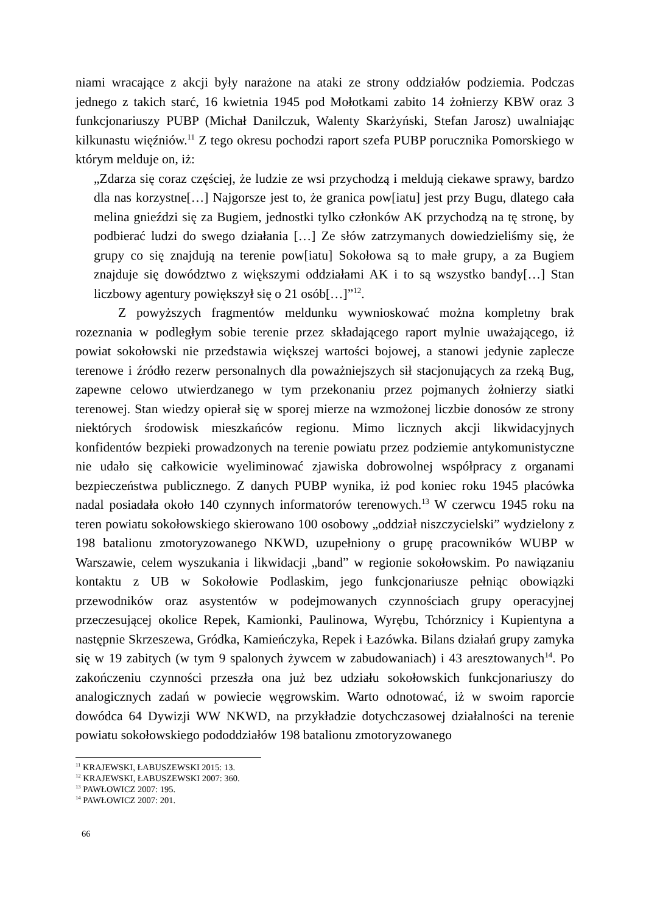niami wracające z akcji były narażone na ataki ze strony oddziałów podziemia. Podczas jednego z takich starć, 16 kwietnia 1945 pod Mołotkami zabito 14 żołnierzy KBW oraz 3 funkcjonariuszy PUBP (Michał Danilczuk, Walenty Skarżyński, Stefan Jarosz) uwalniając kilkunastu więźniów.<sup>11</sup> Z tego okresu pochodzi raport szefa PUBP porucznika Pomorskiego w którym melduje on, iż:
„Zdarza się coraz częściej, że ludzie ze wsi przychodzą i meldują ciekawe sprawy, bardzo dla nas korzystne[…] Najgorsze jest to, że granica pow[iatu] jest przy Bugu, dlatego cała melina gnieździ się za Bugiem, jednostki tylko członków AK przychodzą na tę stronę, by podbierać ludzi do swego działania […] Ze słów zatrzymanych dowiedzieliśmy się, że grupy co się znajdują na terenie pow[iatu] Sokołowa są to małe grupy, a za Bugiem znajduje się dowództwo z większymi oddziałami AK i to są wszystko bandy[…] Stan liczbowy agentury powiększył się o 21 osób[…]”<sup>12</sup>.
Z powyższych fragmentów meldunku wywnioskować można kompletny brak rozeznania w podległym sobie terenie przez składającego raport mylnie uważającego, iż powiat sokołowski nie przedstawia większej wartości bojowej, a stanowi jedynie zaplecze terenowe i źródło rezerw personalnych dla poważniejszych sił stacjonujących za rzeką Bug, zapewne celowo utwierdzanego w tym przekonaniu przez pojmanych żołnierzy siatki terenowej. Stan wiedzy opierał się w sporej mierze na wzmożonej liczbie donosów ze strony niektórych środowisk mieszkańców regionu. Mimo licznych akcji likwidacyjnych konfidentów bezpieki prowadzonych na terenie powiatu przez podziemie antykomunistyczne nie udało się całkowicie wyeliminować zjawiska dobrowolnej współpracy z organami bezpieczeństwa publicznego. Z danych PUBP wynika, iż pod koniec roku 1945 placówka nadal posiadała około 140 czynnych informatorów terenowych.<sup>13</sup> W czerwcu 1945 roku na teren powiatu sokołowskiego skierowano 100 osobowy „oddział niszczycielski” wydzielony z 198 batalionu zmotoryzowanego NKWD, uzupełniony o grupę pracowników WUBP w Warszawie, celem wyszukania i likwidacji „band” w regionie sokołowskim. Po nawiązaniu kontaktu z UB w Sokołowie Podlaskim, jego funkcjonariusze pełniąc obowiązki przewodników oraz asystentów w podejmowanych czynnościach grupy operacyjnej przeczesującej okolice Repek, Kamionki, Paulinowa, Wyrębu, Tchórznicy i Kupientyna a następnie Skrzeszewa, Gródka, Kamieńczyka, Repek i Łazówka. Bilans działań grupy zamyka się w 19 zabitych (w tym 9 spalonych żywcem w zabudowaniach) i 43 aresztowanych<sup>14</sup>. Po zakończeniu czynności przeszła ona już bez udziału sokołowskich funkcjonariuszy do analogicznych zadań w powiecie węgrowskim. Warto odnotować, iż w swoim raporcie dowódca 64 Dywizji WW NKWD, na przykładzie dotychczasowej działalności na terenie powiatu sokołowskiego pododdziałów 198 batalionu zmotoryzowanego
<sup>11</sup> KRAJEWSKI, ŁABUSZEWSKI 2015: 13.
<sup>12</sup> KRAJEWSKI, ŁABUSZEWSKI 2007: 360.
<sup>13</sup> PAWŁOWICZ 2007: 195.
<sup>14</sup> PAWŁOWICZ 2007: 201.
66